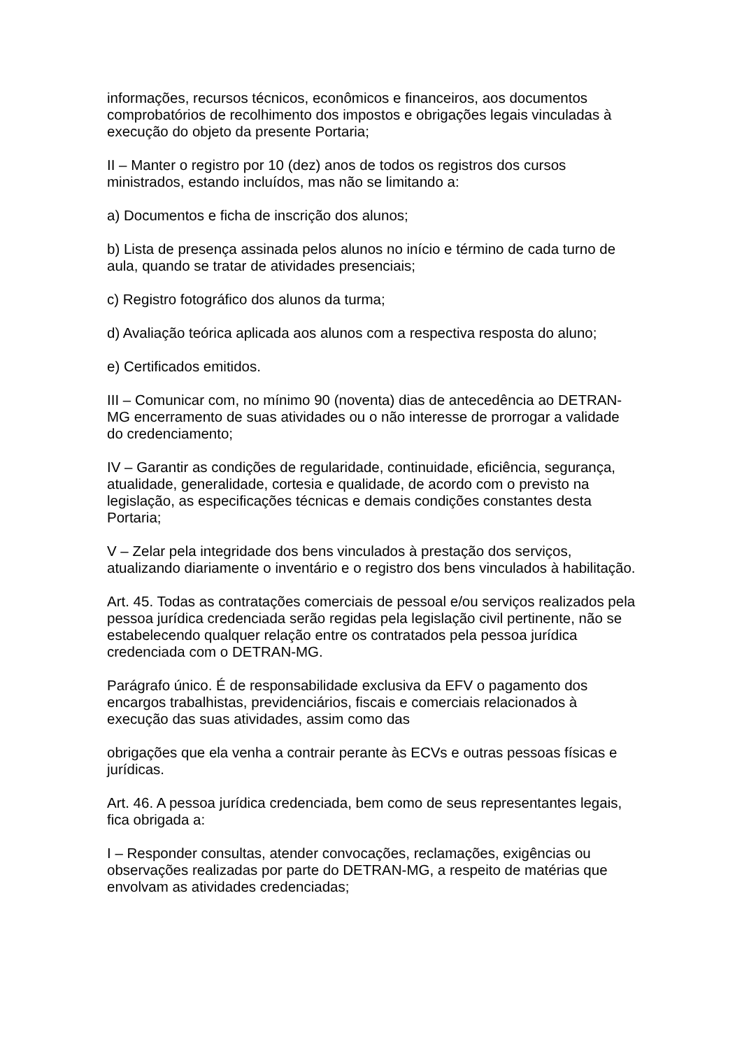informações, recursos técnicos, econômicos e financeiros, aos documentos comprobatórios de recolhimento dos impostos e obrigações legais vinculadas à execução do objeto da presente Portaria;
II – Manter o registro por 10 (dez) anos de todos os registros dos cursos ministrados, estando incluídos, mas não se limitando a:
a) Documentos e ficha de inscrição dos alunos;
b) Lista de presença assinada pelos alunos no início e término de cada turno de aula, quando se tratar de atividades presenciais;
c) Registro fotográfico dos alunos da turma;
d) Avaliação teórica aplicada aos alunos com a respectiva resposta do aluno;
e) Certificados emitidos.
III – Comunicar com, no mínimo 90 (noventa) dias de antecedência ao DETRAN-MG encerramento de suas atividades ou o não interesse de prorrogar a validade do credenciamento;
IV – Garantir as condições de regularidade, continuidade, eficiência, segurança, atualidade, generalidade, cortesia e qualidade, de acordo com o previsto na legislação, as especificações técnicas e demais condições constantes desta Portaria;
V – Zelar pela integridade dos bens vinculados à prestação dos serviços, atualizando diariamente o inventário e o registro dos bens vinculados à habilitação.
Art. 45. Todas as contratações comerciais de pessoal e/ou serviços realizados pela pessoa jurídica credenciada serão regidas pela legislação civil pertinente, não se estabelecendo qualquer relação entre os contratados pela pessoa jurídica credenciada com o DETRAN-MG.
Parágrafo único. É de responsabilidade exclusiva da EFV o pagamento dos encargos trabalhistas, previdenciários, fiscais e comerciais relacionados à execução das suas atividades, assim como das
obrigações que ela venha a contrair perante às ECVs e outras pessoas físicas e jurídicas.
Art. 46. A pessoa jurídica credenciada, bem como de seus representantes legais, fica obrigada a:
I – Responder consultas, atender convocações, reclamações, exigências ou observações realizadas por parte do DETRAN-MG, a respeito de matérias que envolvam as atividades credenciadas;